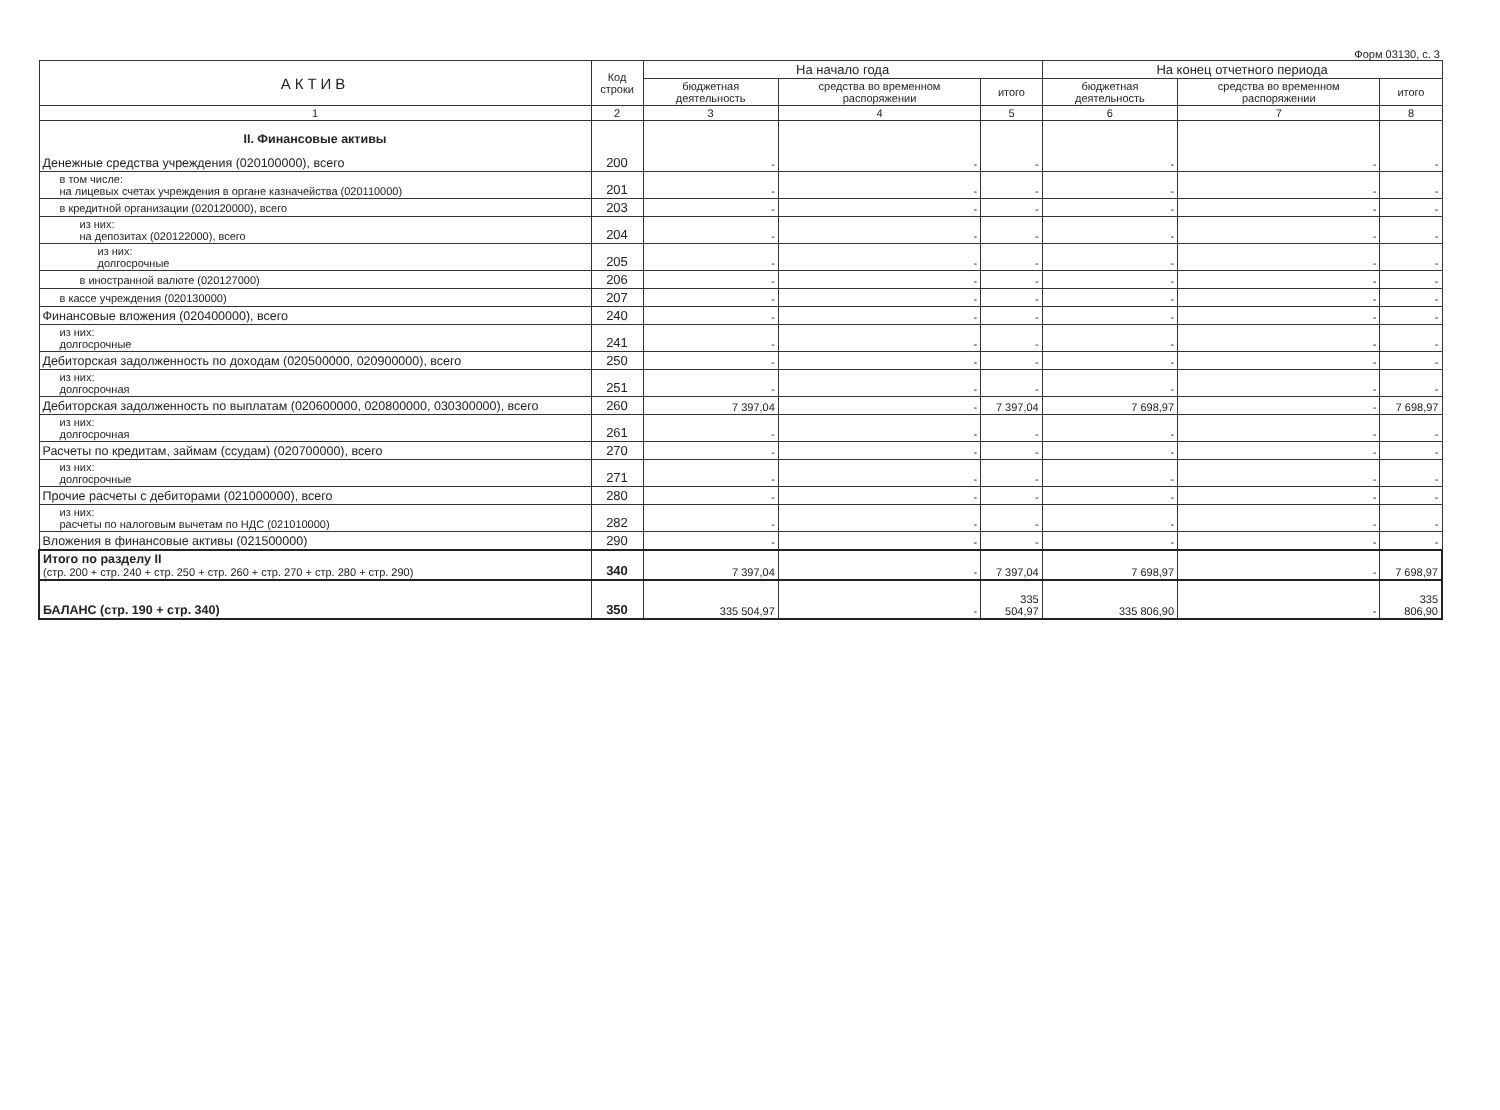Форм 03130, с. 3
| АКТИВ | Код строки | На начало года | | | На конец отчетного периода | | |
| --- | --- | --- | --- | --- | --- | --- | --- |
| | | бюджетная деятельность | средства во временном распоряжении | итого | бюджетная деятельность | средства во временном распоряжении | итого |
| 1 | 2 | 3 | 4 | 5 | 6 | 7 | 8 |
| II. Финансовые активы Денежные средства учреждения (020100000), всего | 200 | - | - | - | - | - | - |
| в том числе: на лицевых счетах учреждения в органе казначейства (020110000) | 201 | - | - | - | - | - | - |
| в кредитной организации (020120000), всего | 203 | - | - | - | - | - | - |
| из них: на депозитах (020122000), всего | 204 | - | - | - | - | - | - |
| из них: долгосрочные | 205 | - | - | - | - | - | - |
| в иностранной валюте (020127000) | 206 | - | - | - | - | - | - |
| в кассе учреждения (020130000) | 207 | - | - | - | - | - | - |
| Финансовые вложения (020400000), всего | 240 | - | - | - | - | - | - |
| из них: долгосрочные | 241 | - | - | - | - | - | - |
| Дебиторская задолженность по доходам (020500000, 020900000), всего | 250 | - | - | - | - | - | - |
| из них: долгосрочная | 251 | - | - | - | - | - | - |
| Дебиторская задолженность по выплатам (020600000, 020800000, 030300000), всего | 260 | 7 397,04 | - | 7 397,04 | 7 698,97 | - | 7 698,97 |
| из них: долгосрочная | 261 | - | - | - | - | - | - |
| Расчеты по кредитам, займам (ссудам) (020700000), всего | 270 | - | - | - | - | - | - |
| из них: долгосрочные | 271 | - | - | - | - | - | - |
| Прочие расчеты с дебиторами (021000000), всего | 280 | - | - | - | - | - | - |
| из них: расчеты по налоговым вычетам по НДС (021010000) | 282 | - | - | - | - | - | - |
| Вложения в финансовые активы (021500000) | 290 | - | - | - | - | - | - |
| Итого по разделу II (стр. 200 + стр. 240 + стр. 250 + стр. 260 + стр. 270 + стр. 280 + стр. 290) | 340 | 7 397,04 | - | 7 397,04 | 7 698,97 | - | 7 698,97 |
| БАЛАНС (стр. 190 + стр. 340) | 350 | 335 504,97 | - | 335 504,97 | 335 806,90 | - | 335 806,90 |